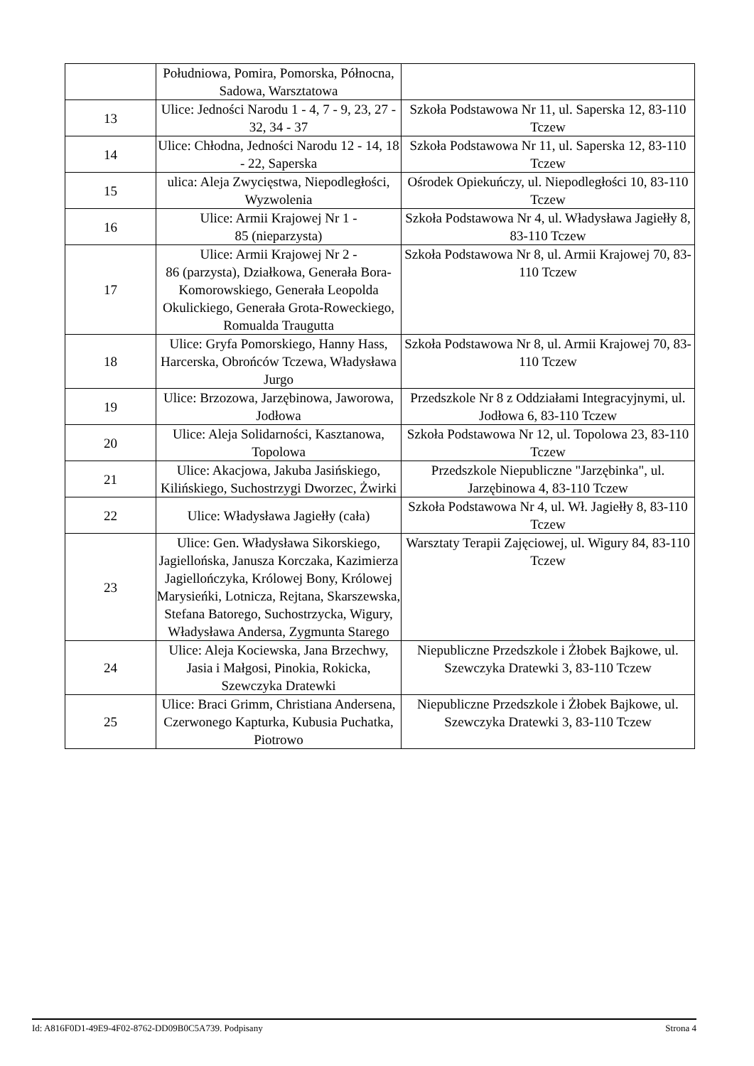| | Południowa, Pomira, Pomorska, Północna, Sadowa, Warsztatowa | |
| 13 | Ulice: Jedności Narodu 1 - 4, 7 - 9, 23, 27 - 32, 34 - 37 | Szkoła Podstawowa Nr 11, ul. Saperska 12, 83-110 Tczew |
| 14 | Ulice: Chłodna, Jedności Narodu 12 - 14, 18 - 22, Saperska | Szkoła Podstawowa Nr 11, ul. Saperska 12, 83-110 Tczew |
| 15 | ulica: Aleja Zwycięstwa, Niepodległości, Wyzwolenia | Ośrodek Opiekuńczy, ul. Niepodległości 10, 83-110 Tczew |
| 16 | Ulice: Armii Krajowej Nr 1 - 85 (nieparzysta) | Szkoła Podstawowa Nr 4, ul. Władysława Jagiełły 8, 83-110 Tczew |
| 17 | Ulice: Armii Krajowej Nr 2 - 86 (parzysta), Działkowa, Generała Bora-Komorowskiego, Generała Leopolda Okulickiego, Generała Grota-Roweckiego, Romualda Traugutta | Szkoła Podstawowa Nr 8, ul. Armii Krajowej 70, 83-110 Tczew |
| 18 | Ulice: Gryfa Pomorskiego, Hanny Hass, Harcerska, Obrońców Tczewa, Władysława Jurgo | Szkoła Podstawowa Nr 8, ul. Armii Krajowej 70, 83-110 Tczew |
| 19 | Ulice: Brzozowa, Jarzębinowa, Jaworowa, Jodłowa | Przedszkole Nr 8 z Oddziałami Integracyjnymi, ul. Jodłowa 6, 83-110 Tczew |
| 20 | Ulice: Aleja Solidarności, Kasztanowa, Topolowa | Szkoła Podstawowa Nr 12, ul. Topolowa 23, 83-110 Tczew |
| 21 | Ulice: Akacjowa, Jakuba Jasińskiego, Kilińskiego, Suchostrzygi Dworzec, Żwirki | Przedszkole Niepubliczne "Jarzębinka", ul. Jarzębinowa 4, 83-110 Tczew |
| 22 | Ulice: Władysława Jagiełły (cała) | Szkoła Podstawowa Nr 4, ul. Wł. Jagiełły 8, 83-110 Tczew |
| 23 | Ulice: Gen. Władysława Sikorskiego, Jagiellońska, Janusza Korczaka, Kazimierza Jagiellończyka, Królowej Bony, Królowej Marysieńki, Lotnicza, Rejtana, Skarszewska, Stefana Batorego, Suchostrzycka, Wigury, Władysława Andersa, Zygmunta Starego | Warsztaty Terapii Zajęciowej, ul. Wigury 84, 83-110 Tczew |
| 24 | Ulice: Aleja Kociewska, Jana Brzechwy, Jasia i Małgosi, Pinokia, Rokicka, Szewczyka Dratewki | Niepubliczne Przedszkole i Żłobek Bajkowe, ul. Szewczyka Dratewki 3, 83-110 Tczew |
| 25 | Ulice: Braci Grimm, Christiana Andersena, Czerwonego Kapturka, Kubusia Puchatka, Piotrowo | Niepubliczne Przedszkole i Żłobek Bajkowe, ul. Szewczyka Dratewki 3, 83-110 Tczew |
Id: A816F0D1-49E9-4F02-8762-DD09B0C5A739. Podpisany Strona 4